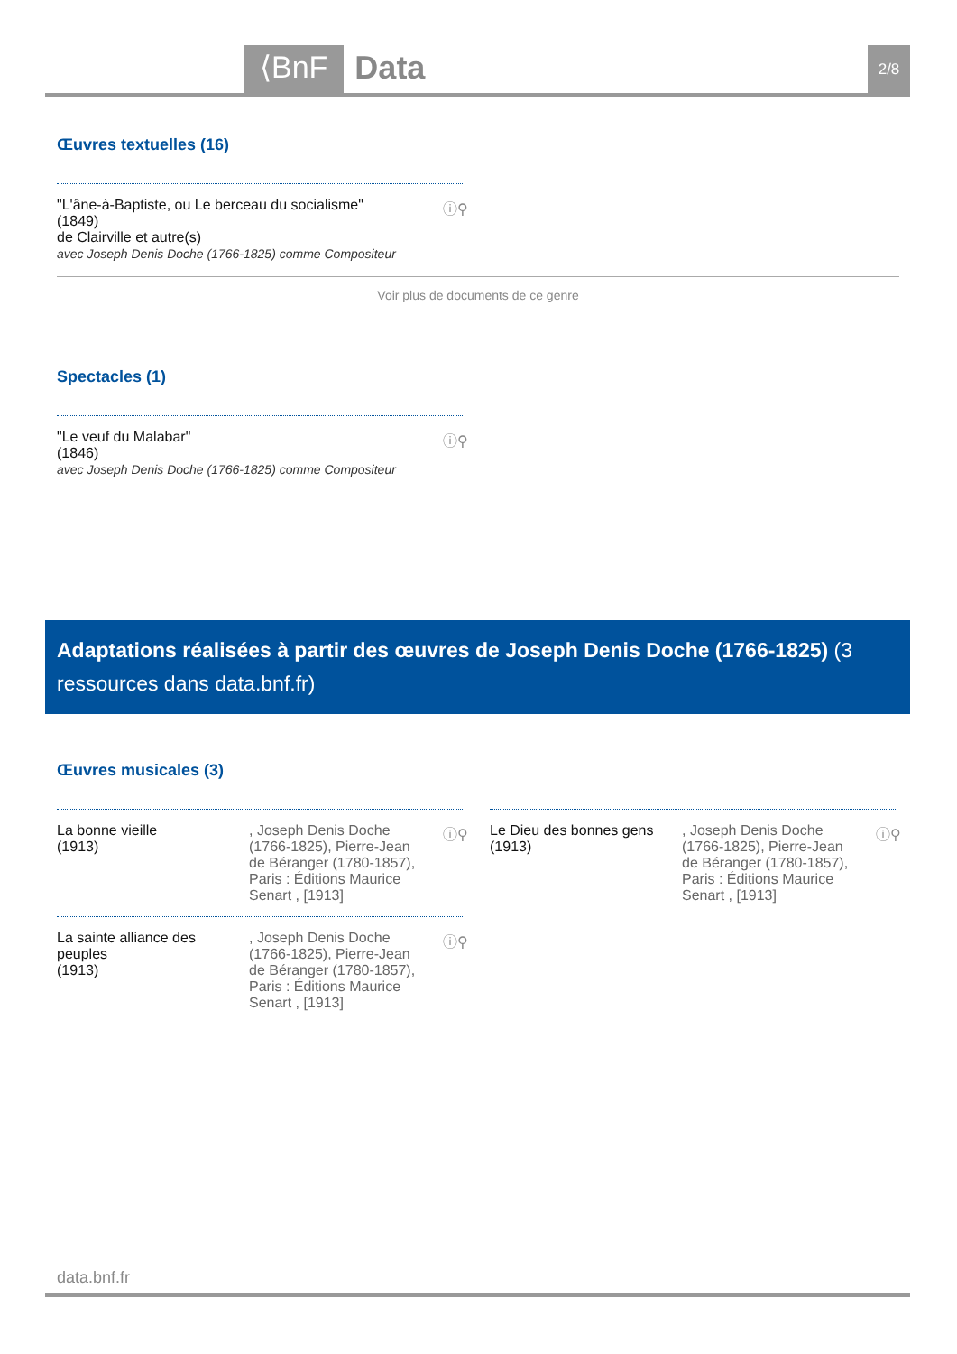⟨BnF Data 2/8
Œuvres textuelles (16)
ⓘ⚲ "L'âne-à-Baptiste, ou Le berceau du socialisme"
(1849)
de Clairville et autre(s)
avec Joseph Denis Doche (1766-1825) comme Compositeur
Voir plus de documents de ce genre
Spectacles (1)
ⓘ⚲ "Le veuf du Malabar"
(1846)
avec Joseph Denis Doche (1766-1825) comme Compositeur
Adaptations réalisées à partir des œuvres de Joseph Denis Doche (1766-1825) (3 ressources dans data.bnf.fr)
Œuvres musicales (3)
La bonne vieille
(1913)
, Joseph Denis Doche (1766-1825), Pierre-Jean de Béranger (1780-1857), Paris : Éditions Maurice Senart , [1913]
ⓘ⚲
La sainte alliance des peuples
(1913)
, Joseph Denis Doche (1766-1825), Pierre-Jean de Béranger (1780-1857), Paris : Éditions Maurice Senart , [1913]
ⓘ⚲
Le Dieu des bonnes gens
(1913)
, Joseph Denis Doche (1766-1825), Pierre-Jean de Béranger (1780-1857), Paris : Éditions Maurice Senart , [1913]
ⓘ⚲
data.bnf.fr